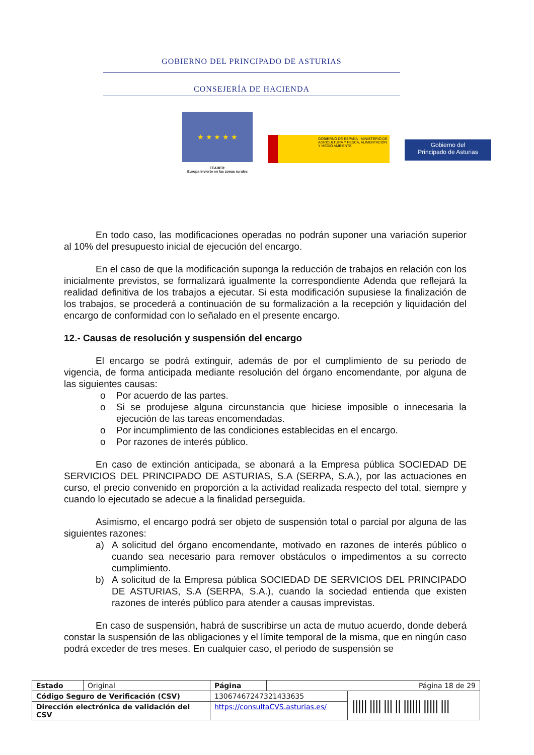GOBIERNO DEL PRINCIPADO DE ASTURIAS
CONSEJERÍA DE HACIENDA
★ ★ ★ ★ ★
FEADER:
Europa invierte en las zonas rurales
GOBIERNO DE ESPAÑA · MINISTERIO DE AGRICULTURA Y PESCA, ALIMENTACIÓN Y MEDIO AMBIENTE
Gobierno del
Principado de Asturias
En todo caso, las modificaciones operadas no podrán suponer una variación superior al 10% del presupuesto inicial de ejecución del encargo.
En el caso de que la modificación suponga la reducción de trabajos en relación con los inicialmente previstos, se formalizará igualmente la correspondiente Adenda que reflejará la realidad definitiva de los trabajos a ejecutar. Si esta modificación supusiese la finalización de los trabajos, se procederá a continuación de su formalización a la recepción y liquidación del encargo de conformidad con lo señalado en el presente encargo.
12.- Causas de resolución y suspensión del encargo
El encargo se podrá extinguir, además de por el cumplimiento de su periodo de vigencia, de forma anticipada mediante resolución del órgano encomendante, por alguna de las siguientes causas:
o Por acuerdo de las partes.
o Si se produjese alguna circunstancia que hiciese imposible o innecesaria la ejecución de las tareas encomendadas.
o Por incumplimiento de las condiciones establecidas en el encargo.
o Por razones de interés público.
En caso de extinción anticipada, se abonará a la Empresa pública SOCIEDAD DE SERVICIOS DEL PRINCIPADO DE ASTURIAS, S.A (SERPA, S.A.), por las actuaciones en curso, el precio convenido en proporción a la actividad realizada respecto del total, siempre y cuando lo ejecutado se adecue a la finalidad perseguida.
Asimismo, el encargo podrá ser objeto de suspensión total o parcial por alguna de las siguientes razones:
a) A solicitud del órgano encomendante, motivado en razones de interés público o cuando sea necesario para remover obstáculos o impedimentos a su correcto cumplimiento.
b) A solicitud de la Empresa pública SOCIEDAD DE SERVICIOS DEL PRINCIPADO DE ASTURIAS, S.A (SERPA, S.A.), cuando la sociedad entienda que existen razones de interés público para atender a causas imprevistas.
En caso de suspensión, habrá de suscribirse un acta de mutuo acuerdo, donde deberá constar la suspensión de las obligaciones y el límite temporal de la misma, que en ningún caso podrá exceder de tres meses. En cualquier caso, el periodo de suspensión se
| Estado | Original | Página | Página 18 de 29 | |
| Código Seguro de Verificación (CSV) | | 13067467247321433635 | | ///// //// /// // ////// ///// /// |
| Dirección electrónica de validación del CSV | | https://consultaCVS.asturias.es/ | | |